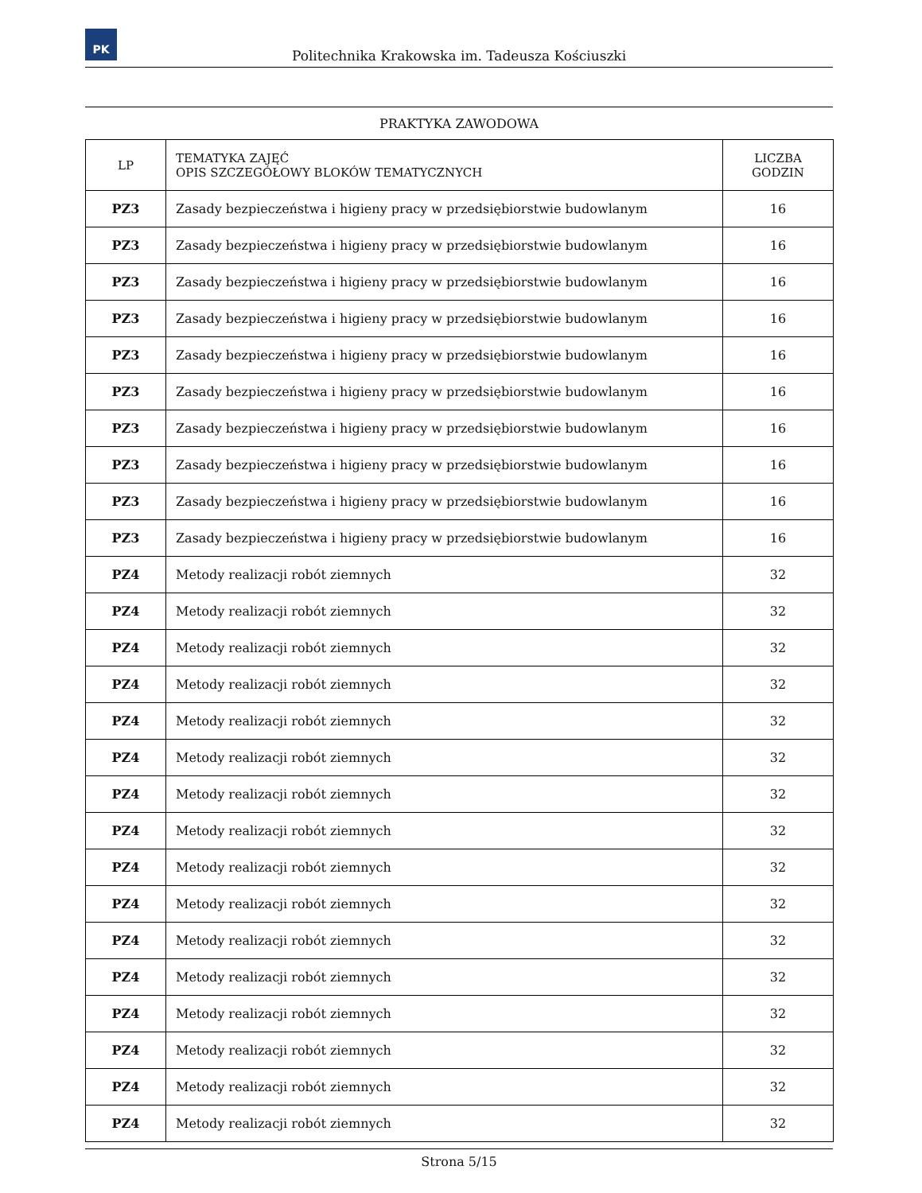PK
Politechnika Krakowska im. Tadeusza Kościuszki
PRAKTYKA ZAWODOWA
| LP | TEMATYKA ZAJĘĆ OPIS SZCZEGÓŁOWY BLOKÓW TEMATYCZNYCH | LICZBA GODZIN |
| --- | --- | --- |
| PZ3 | Zasady bezpieczeństwa i higieny pracy w przedsiębiorstwie budowlanym | 16 |
| PZ3 | Zasady bezpieczeństwa i higieny pracy w przedsiębiorstwie budowlanym | 16 |
| PZ3 | Zasady bezpieczeństwa i higieny pracy w przedsiębiorstwie budowlanym | 16 |
| PZ3 | Zasady bezpieczeństwa i higieny pracy w przedsiębiorstwie budowlanym | 16 |
| PZ3 | Zasady bezpieczeństwa i higieny pracy w przedsiębiorstwie budowlanym | 16 |
| PZ3 | Zasady bezpieczeństwa i higieny pracy w przedsiębiorstwie budowlanym | 16 |
| PZ3 | Zasady bezpieczeństwa i higieny pracy w przedsiębiorstwie budowlanym | 16 |
| PZ3 | Zasady bezpieczeństwa i higieny pracy w przedsiębiorstwie budowlanym | 16 |
| PZ3 | Zasady bezpieczeństwa i higieny pracy w przedsiębiorstwie budowlanym | 16 |
| PZ3 | Zasady bezpieczeństwa i higieny pracy w przedsiębiorstwie budowlanym | 16 |
| PZ4 | Metody realizacji robót ziemnych | 32 |
| PZ4 | Metody realizacji robót ziemnych | 32 |
| PZ4 | Metody realizacji robót ziemnych | 32 |
| PZ4 | Metody realizacji robót ziemnych | 32 |
| PZ4 | Metody realizacji robót ziemnych | 32 |
| PZ4 | Metody realizacji robót ziemnych | 32 |
| PZ4 | Metody realizacji robót ziemnych | 32 |
| PZ4 | Metody realizacji robót ziemnych | 32 |
| PZ4 | Metody realizacji robót ziemnych | 32 |
| PZ4 | Metody realizacji robót ziemnych | 32 |
| PZ4 | Metody realizacji robót ziemnych | 32 |
| PZ4 | Metody realizacji robót ziemnych | 32 |
| PZ4 | Metody realizacji robót ziemnych | 32 |
| PZ4 | Metody realizacji robót ziemnych | 32 |
| PZ4 | Metody realizacji robót ziemnych | 32 |
| PZ4 | Metody realizacji robót ziemnych | 32 |
Strona 5/15